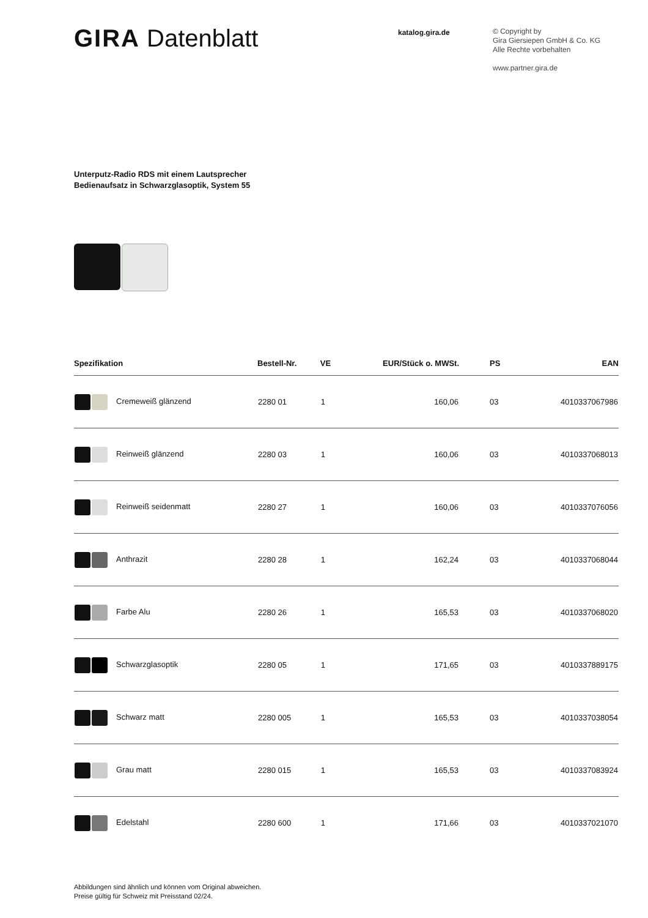GIRA Datenblatt
katalog.gira.de
© Copyright by
Gira Giersiepen GmbH & Co. KG
Alle Rechte vorbehalten
www.partner.gira.de
Unterputz-Radio RDS mit einem Lautsprecher
Bedienaufsatz in Schwarzglasoptik, System 55
| Spezifikation | Bestell-Nr. | VE | EUR/Stück o. MWSt. | PS | EAN |
| --- | --- | --- | --- | --- | --- |
| Cremeweiß glänzend | 2280 01 | 1 | 160,06 | 03 | 4010337067986 |
| Reinweiß glänzend | 2280 03 | 1 | 160,06 | 03 | 4010337068013 |
| Reinweiß seidenmatt | 2280 27 | 1 | 160,06 | 03 | 4010337076056 |
| Anthrazit | 2280 28 | 1 | 162,24 | 03 | 4010337068044 |
| Farbe Alu | 2280 26 | 1 | 165,53 | 03 | 4010337068020 |
| Schwarzglasoptik | 2280 05 | 1 | 171,65 | 03 | 4010337889175 |
| Schwarz matt | 2280 005 | 1 | 165,53 | 03 | 4010337038054 |
| Grau matt | 2280 015 | 1 | 165,53 | 03 | 4010337083924 |
| Edelstahl | 2280 600 | 1 | 171,66 | 03 | 4010337021070 |
Abbildungen sind ähnlich und können vom Original abweichen.
Preise gültig für Schweiz mit Preisstand 02/24.